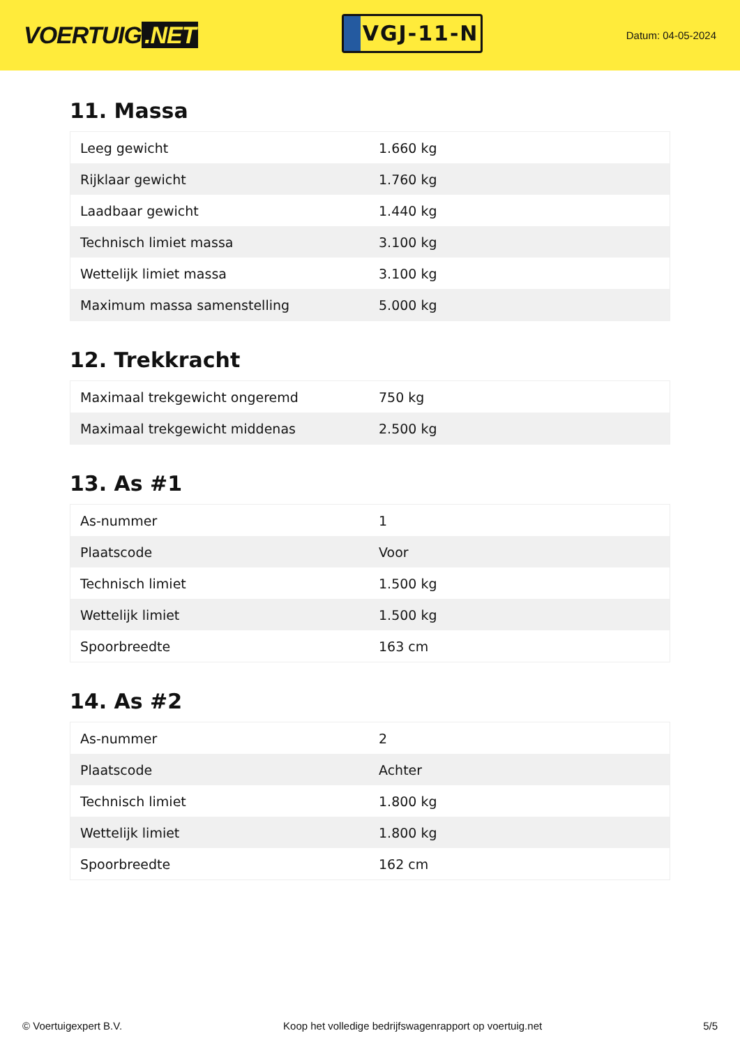VOERTUIG.NET
VGJ-11-N
Datum: 04-05-2024
11. Massa
| Leeg gewicht | 1.660 kg |
| Rijklaar gewicht | 1.760 kg |
| Laadbaar gewicht | 1.440 kg |
| Technisch limiet massa | 3.100 kg |
| Wettelijk limiet massa | 3.100 kg |
| Maximum massa samenstelling | 5.000 kg |
12. Trekkracht
| Maximaal trekgewicht ongeremd | 750 kg |
| Maximaal trekgewicht middenas | 2.500 kg |
13. As #1
| As-nummer | 1 |
| Plaatscode | Voor |
| Technisch limiet | 1.500 kg |
| Wettelijk limiet | 1.500 kg |
| Spoorbreedte | 163 cm |
14. As #2
| As-nummer | 2 |
| Plaatscode | Achter |
| Technisch limiet | 1.800 kg |
| Wettelijk limiet | 1.800 kg |
| Spoorbreedte | 162 cm |
© Voertuigexpert B.V. Koop het volledige bedrijfswagenrapport op voertuig.net 5/5